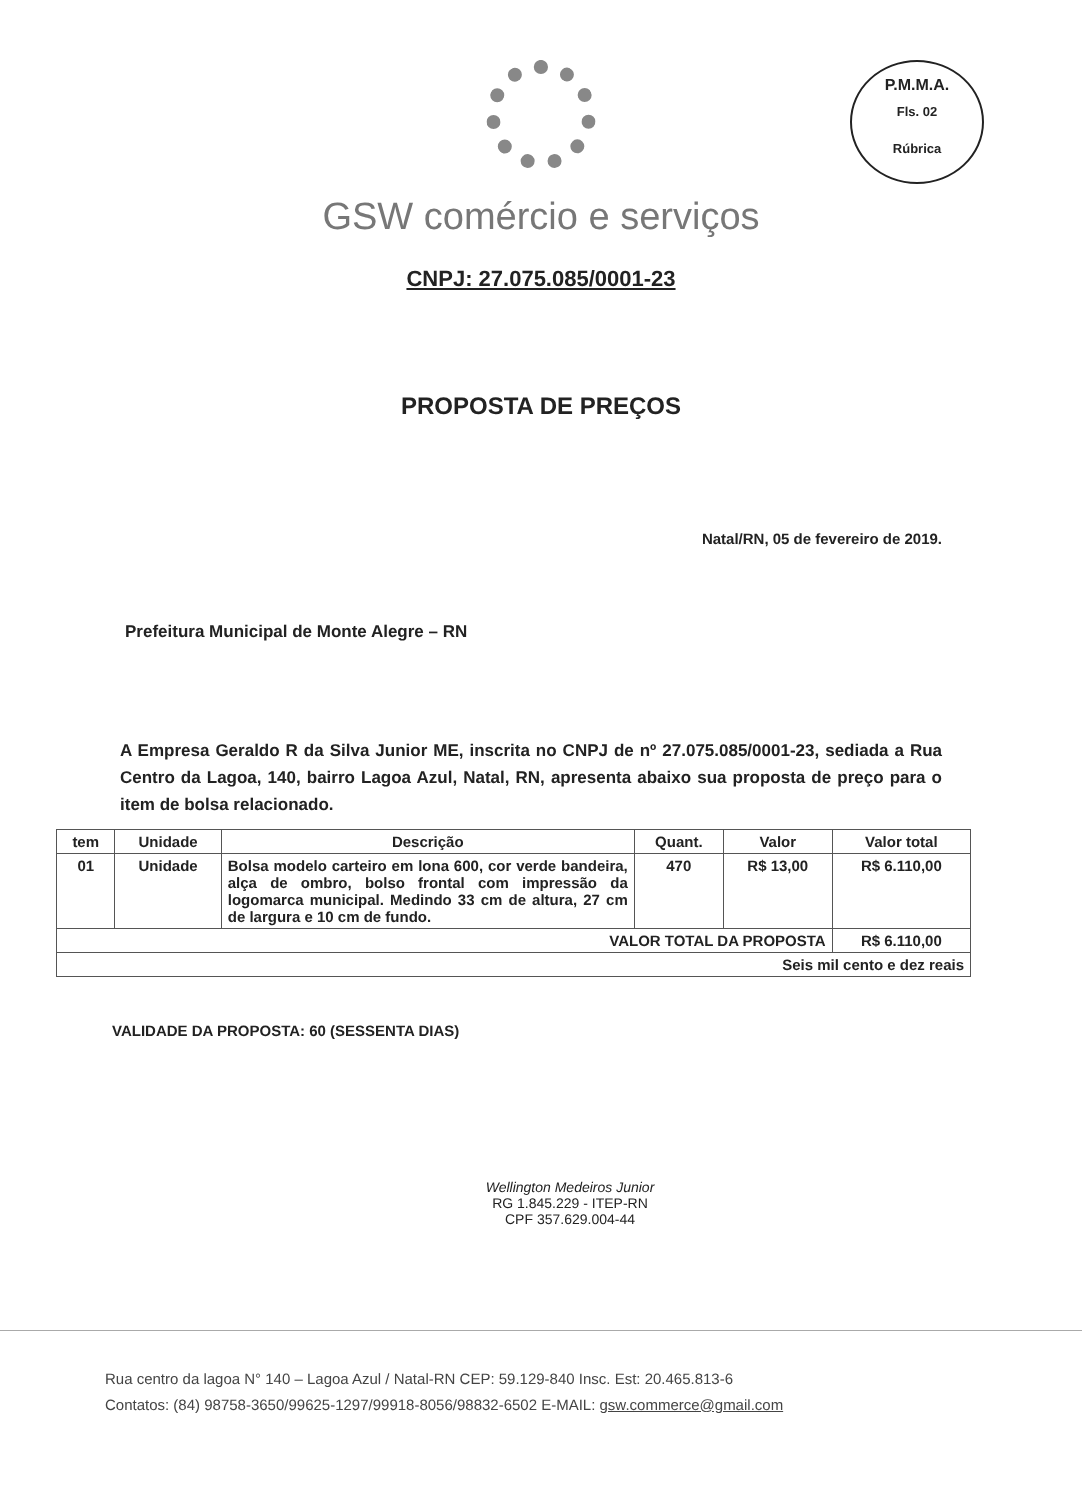P.M.M.A.
Fls. 02
Rúbrica
GSW comércio e serviços
CNPJ: 27.075.085/0001-23
PROPOSTA DE PREÇOS
Natal/RN, 05 de fevereiro de 2019.
Prefeitura Municipal de Monte Alegre – RN
A Empresa Geraldo R da Silva Junior ME, inscrita no CNPJ de nº 27.075.085/0001-23, sediada a Rua Centro da Lagoa, 140, bairro Lagoa Azul, Natal, RN, apresenta abaixo sua proposta de preço para o item de bolsa relacionado.
| tem | Unidade | Descrição | Quant. | Valor | Valor total |
| --- | --- | --- | --- | --- | --- |
| 01 | Unidade | Bolsa modelo carteiro em lona 600, cor verde bandeira, alça de ombro, bolso frontal com impressão da logomarca municipal. Medindo 33 cm de altura, 27 cm de largura e 10 cm de fundo. | 470 | R$ 13,00 | R$ 6.110,00 |
| VALOR TOTAL DA PROPOSTA | | | | | R$ 6.110,00 |
| Seis mil cento e dez reais | | | | | |
VALIDADE DA PROPOSTA: 60 (SESSENTA DIAS)
Wellington Medeiros Junior
RG 1.845.229 - ITEP-RN
CPF 357.629.004-44
Rua centro da lagoa N° 140 – Lagoa Azul / Natal-RN CEP: 59.129-840 Insc. Est: 20.465.813-6
Contatos: (84) 98758-3650/99625-1297/99918-8056/98832-6502 E-MAIL: gsw.commerce@gmail.com